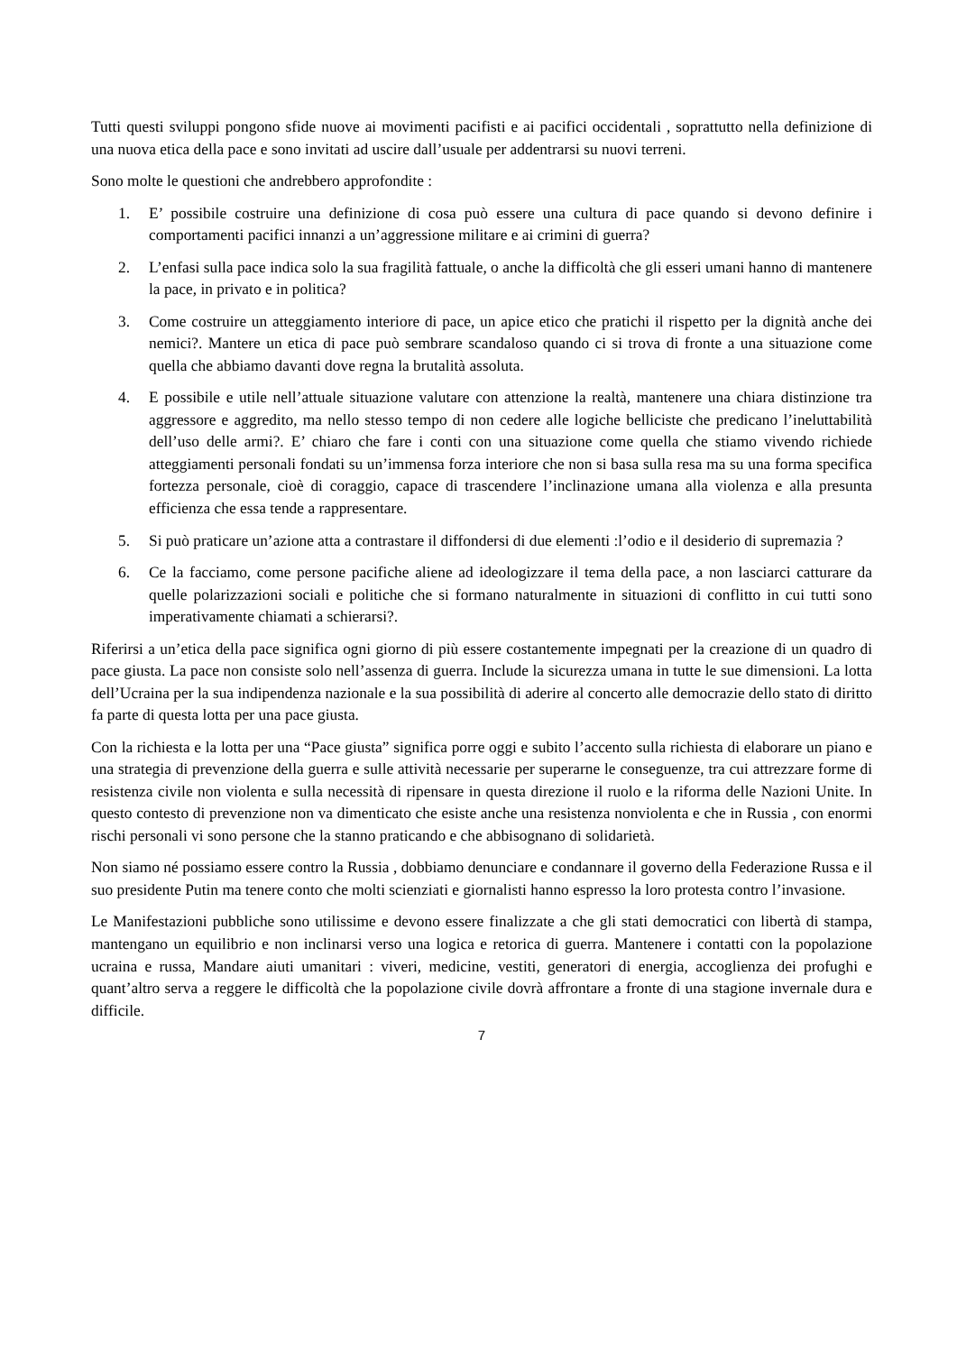Tutti questi sviluppi pongono sfide nuove ai movimenti pacifisti e ai pacifici occidentali , soprattutto nella definizione di una nuova etica della pace e sono invitati ad uscire dall’usuale per addentrarsi su nuovi terreni.
Sono molte le questioni che andrebbero approfondite :
1. E’ possibile costruire una definizione di cosa può essere una cultura di pace quando si devono definire i comportamenti pacifici innanzi a un’aggressione militare e ai crimini di guerra?
2. L’enfasi sulla pace indica solo la sua fragilità fattuale, o anche la difficoltà che gli esseri umani hanno di mantenere la pace, in privato e in politica?
3. Come costruire un atteggiamento interiore di pace, un apice etico che pratichi il rispetto per la dignità anche dei nemici?. Mantere un etica di pace può sembrare scandaloso quando ci si trova di fronte a una situazione come quella che abbiamo davanti dove regna la brutalità assoluta.
4. E possibile e utile nell’attuale situazione valutare con attenzione la realtà, mantenere una chiara distinzione tra aggressore e aggredito, ma nello stesso tempo di non cedere alle logiche belliciste che predicano l’ineluttabilità dell’uso delle armi?. E’ chiaro che fare i conti con una situazione come quella che stiamo vivendo richiede atteggiamenti personali fondati su un’immensa forza interiore che non si basa sulla resa ma su una forma specifica fortezza personale, cioè di coraggio, capace di trascendere l’inclinazione umana alla violenza e alla presunta efficienza che essa tende a rappresentare.
5. Si può praticare un’azione atta a contrastare il diffondersi di due elementi :l’odio e il desiderio di supremazia ?
6. Ce la facciamo, come persone pacifiche aliene ad ideologizzare il tema della pace, a non lasciarci catturare da quelle polarizzazioni sociali e politiche che si formano naturalmente in situazioni di conflitto in cui tutti sono imperativamente chiamati a schierarsi?.
Riferirsi a un’etica della pace significa ogni giorno di più essere costantemente impegnati per la creazione di un quadro di pace giusta. La pace non consiste solo nell’assenza di guerra. Include la sicurezza umana in tutte le sue dimensioni. La lotta dell’Ucraina per la sua indipendenza nazionale e la sua possibilità di aderire al concerto alle democrazie dello stato di diritto fa parte di questa lotta per una pace giusta.
Con la richiesta e la lotta per una “Pace giusta” significa porre oggi e subito l’accento sulla richiesta di elaborare un piano e una strategia di prevenzione della guerra e sulle attività necessarie per superarne le conseguenze, tra cui attrezzare forme di resistenza civile non violenta e sulla necessità di ripensare in questa direzione il ruolo e la riforma delle Nazioni Unite. In questo contesto di prevenzione non va dimenticato che esiste anche una resistenza nonviolenta e che in Russia , con enormi rischi personali vi sono persone che la stanno praticando e che abbisognano di solidarietà.
Non siamo né possiamo essere contro la Russia , dobbiamo denunciare e condannare il governo della Federazione Russa e il suo presidente Putin ma tenere conto che molti scienziati e giornalisti hanno espresso la loro protesta contro l’invasione.
Le Manifestazioni pubbliche sono utilissime e devono essere finalizzate a che gli stati democratici con libertà di stampa, mantengano un equilibrio e non inclinarsi verso una logica e retorica di guerra. Mantenere i contatti con la popolazione ucraina e russa, Mandare aiuti umanitari : viveri, medicine, vestiti, generatori di energia, accoglienza dei profughi e quant’altro serva a reggere le difficoltà che la popolazione civile dovrà affrontare a fronte di una stagione invernale dura e difficile.
7